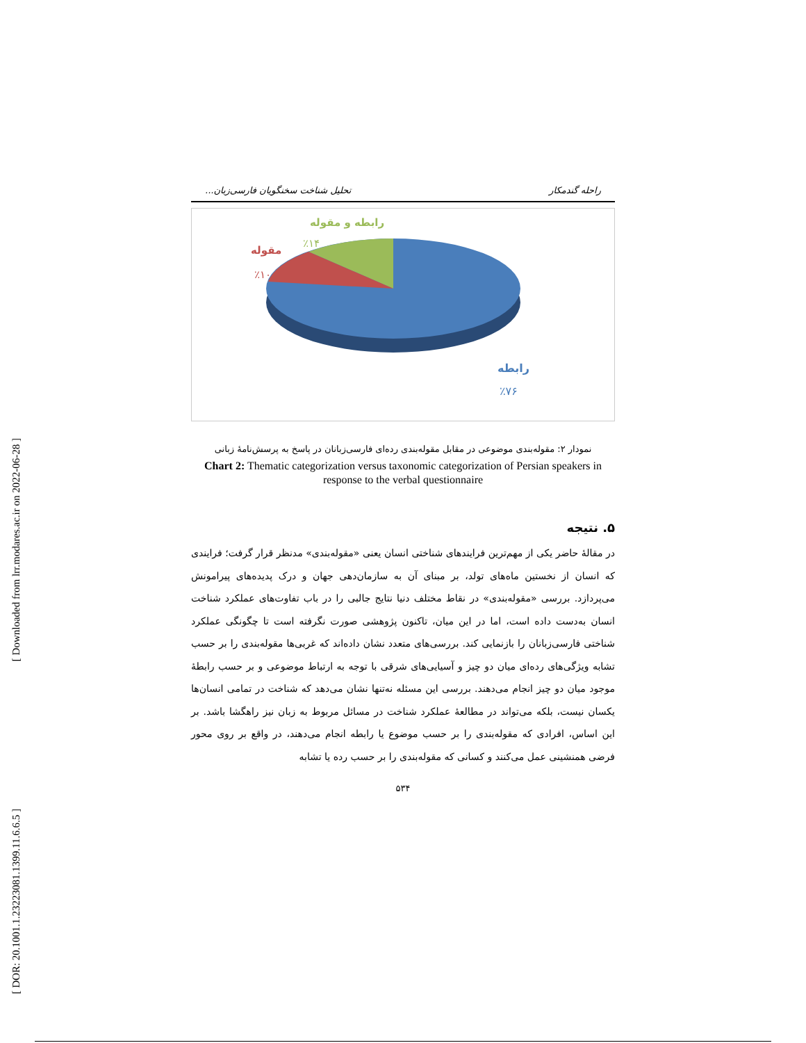[ Downloaded from lrr.modares.ac.ir on 2022-06-28 ]
[ DOR: 20.1001.1.23223081.1399.11.6.6.5 ]
راحله گندمکار تحلیل شناخت سخنگویان فارسی‌زبان...
رابطه و مقوله
٪۱۴
مقوله
٪۱۰
رابطه
٪۷۶
نمودار ۲: مقوله‌بندی موضوعی در مقابل مقوله‌بندی رده‌ای فارسی‌زبانان در پاسخ به پرسش‌نامهٔ زبانی
Chart 2: Thematic categorization versus taxonomic categorization of Persian speakers in response to the verbal questionnaire
۵. نتیجه
در مقالهٔ حاضر یکی از مهم‌ترین فرایندهای شناختی انسان یعنی «مقوله‌بندی» مدنظر قرار گرفت؛ فرایندی که انسان از نخستین ماه‌های تولد، بر مبنای آن به سازمان‌دهی جهان و درک پدیده‌های پیرامونش می‌پردازد. بررسی «مقوله‌بندی» در نقاط مختلف دنیا نتایج جالبی را در باب تفاوت‌های عملکرد شناخت انسان به‌دست داده است، اما در این میان، تاکنون پژوهشی صورت نگرفته است تا چگونگی عملکرد شناختی فارسی‌زبانان را بازنمایی کند. بررسی‌های متعدد نشان داده‌اند که غربی‌ها مقوله‌بندی را بر حسب تشابه ویژگی‌های رده‌ای میان دو چیز و آسیایی‌های شرقی با توجه به ارتباط موضوعی و بر حسب رابطهٔ موجود میان دو چیز انجام می‌دهند. بررسی این مسئله نه‌تنها نشان می‌دهد که شناخت در تمامی انسان‌ها یکسان نیست، بلکه می‌تواند در مطالعهٔ عملکرد شناخت در مسائل مربوط به زبان نیز راهگشا باشد. بر این اساس، افرادی که مقوله‌بندی را بر حسب موضوع یا رابطه انجام می‌دهند، در واقع بر روی محور فرضی همنشینی عمل می‌کنند و کسانی که مقوله‌بندی را بر حسب رده یا تشابه
۵۳۴